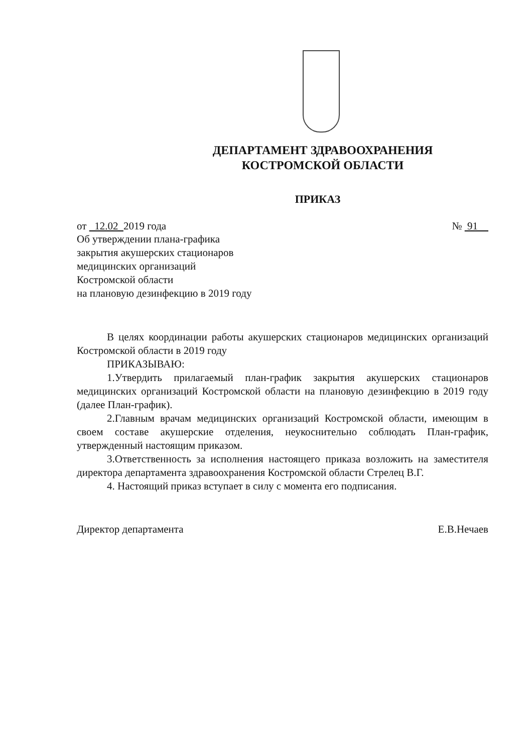ДЕПАРТАМЕНТ ЗДРАВООХРАНЕНИЯ
КОСТРОМСКОЙ ОБЛАСТИ
ПРИКАЗ
от 12.02 2019 года № 91
Об утверждении плана-графика
закрытия акушерских стационаров
медицинских организаций
Костромской области
на плановую дезинфекцию в 2019 году
В целях координации работы акушерских стационаров медицинских организаций Костромской области в 2019 году
ПРИКАЗЫВАЮ:
1.Утвердить прилагаемый план-график закрытия акушерских стационаров медицинских организаций Костромской области на плановую дезинфекцию в 2019 году (далее План-график).
2.Главным врачам медицинских организаций Костромской области, имеющим в своем составе акушерские отделения, неукоснительно соблюдать План-график, утвержденный настоящим приказом.
3.Ответственность за исполнения настоящего приказа возложить на заместителя директора департамента здравоохранения Костромской области Стрелец В.Г.
4. Настоящий приказ вступает в силу с момента его подписания.
Директор департамента Е.В.Нечаев